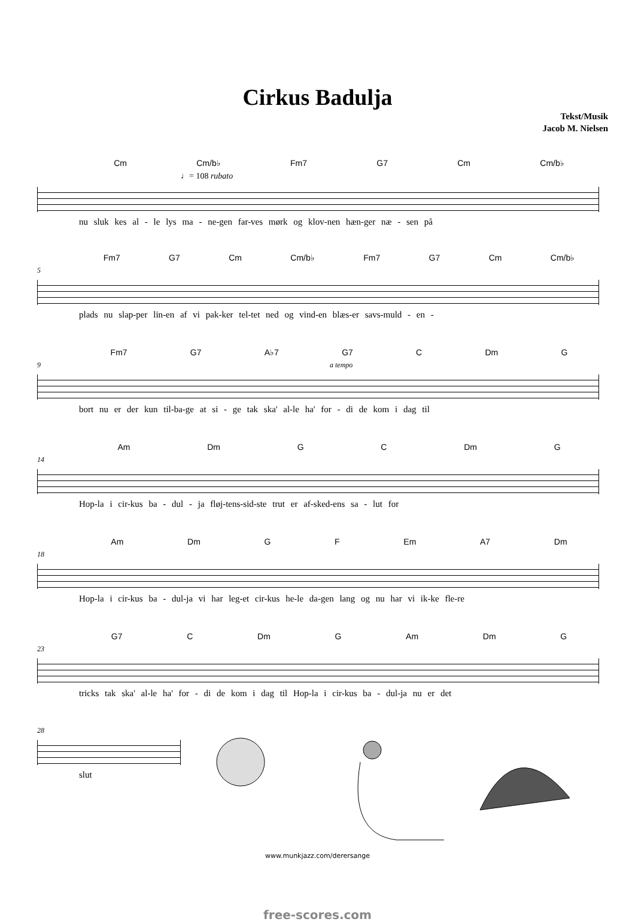Cirkus Badulja
Tekst/Musik
Jacob M. Nielsen
Cm Cm/b♭ Fm7 G7 Cm Cm/b♭
♩= 108 rubato
nu sluk kes al - le lys ma - ne-gen far-ves mørk og klov-nen hæn-ger næ - sen på
Fm7 G7 Cm Cm/b♭ Fm7 G7 Cm Cm/b♭
5
plads nu slap-per lin-en af vi pak-ker tel-tet ned og vind-en blæs-er savs-muld - en -
Fm7 G7 A♭7 G7 C Dm G
9 a tempo
bort nu er der kun til-ba-ge at si - ge tak ska' al-le ha' for - di de kom i dag til
Am Dm G C Dm G
14
Hop-la i cir-kus ba - dul - ja fløj-tens-sid-ste trut er af-sked-ens sa - lut for
Am Dm G F Em A7 Dm
18
Hop-la i cir-kus ba - dul-ja vi har leg-et cir-kus he-le da-gen lang og nu har vi ik-ke fle-re
G7 C Dm G Am Dm G
23
tricks tak ska' al-le ha' for - di de kom i dag til Hop-la i cir-kus ba - dul-ja nu er det
28
slut
www.munkjazz.com/derersange
free-scores.com